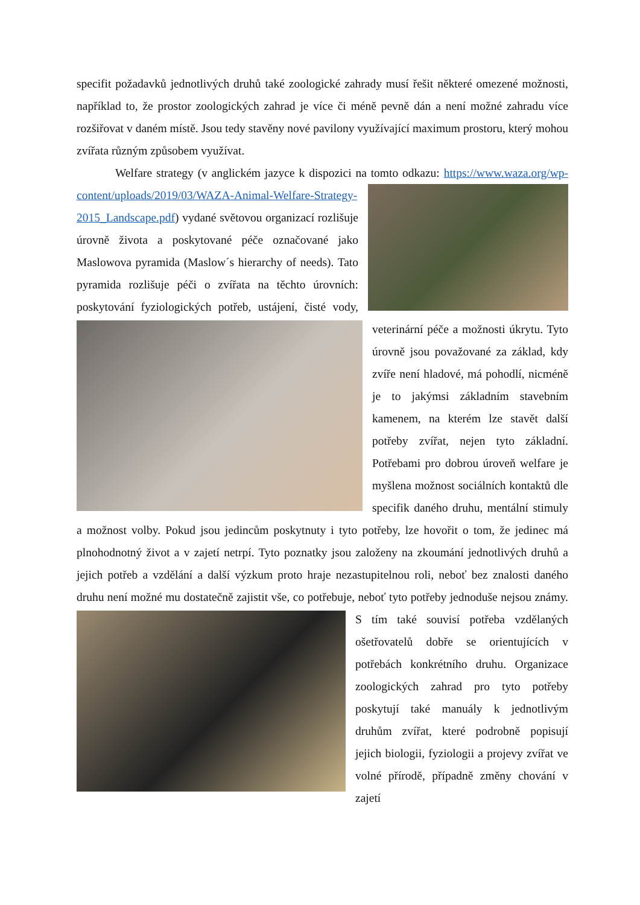specifit požadavků jednotlivých druhů také zoologické zahrady musí řešit některé omezené možnosti, například to, že prostor zoologických zahrad je více či méně pevně dán a není možné zahradu více rozšiřovat v daném místě. Jsou tedy stavěny nové pavilony využívající maximum prostoru, který mohou zvířata různým způsobem využívat.
Welfare strategy (v anglickém jazyce k dispozici na tomto odkazu: https://www.waza.org/wp-content/uploads/2019/03/WAZA-Animal-Welfare-Strategy- 2015_Landscape.pdf) vydané světovou organizací rozlišuje úrovně života a poskytované péče označované jako Maslowova pyramida (Maslow´s hierarchy of needs). Tato pyramida rozlišuje péči o zvířata na těchto úrovních: poskytování fyziologických potřeb, ustájení, čisté vody, veterinární péče a možnosti úkrytu. Tyto úrovně jsou považované za základ, kdy zvíře není hladové, má pohodlí, nicméně je to jakýmsi základním stavebním kamenem, na kterém lze stavět další potřeby zvířat, nejen tyto základní. Potřebami pro dobrou úroveň welfare je myšlena možnost sociálních kontaktů dle specifik daného druhu, mentální stimuly a možnost volby. Pokud jsou jedincům poskytnuty i tyto potřeby, lze hovořit o tom, že jedinec má plnohodnotný život a v zajetí netrpí. Tyto poznatky jsou založeny na zkoumání jednotlivých druhů a jejich potřeb a vzdělání a další výzkum proto hraje nezastupitelnou roli, neboť bez znalosti daného druhu není možné mu dostatečně zajistit vše, co potřebuje, neboť tyto potřeby jednoduše nejsou známy. S tím také souvisí potřeba vzdělaných ošetřovatelů dobře se orientujících v potřebách konkrétního druhu. Organizace zoologických zahrad pro tyto potřeby poskytují také manuály k jednotlivým druhům zvířat, které podrobně popisují jejich biologii, fyziologii a projevy zvířat ve volné přírodě, případně změny chování v zajetí